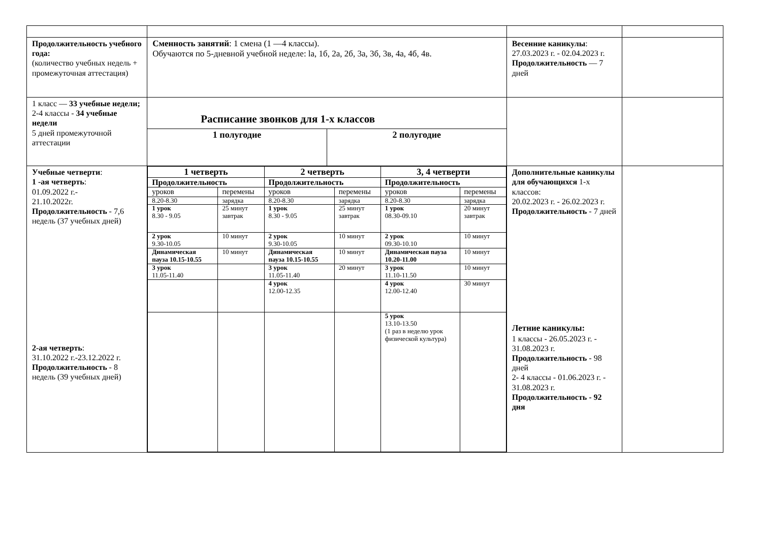| Продолжительность учебного года: (количество учебных недель + промежуточная аттестация) | Сменность занятий : 1 смена (1 —4 классы). Обучаются по 5-дневной учебной неделе: la, 1б, 2а, 2б, 3а, 3б, 3в, 4а, 4б, 4в. | Весенние каникулы : 27.03.2023 г. - 02.04.2023 г. Продолжительность — 7 дней | |
| 1 класс — 33 учебные недели; 2-4 классы - 34 учебные недели 5 дней промежуточной аттестации | Расписание звонков для 1-х классов / 1 полугодие / 2 полугодие / | | |
| Учебные четверти : 1 -ая четверть : 01.09.2022 г.- 21.10.2022г. Продолжительность - 7,6 недель (37 учебных дней) 2-ая четверть : 31.10.2022 г.-23.12.2022 г. Продолжительность - 8 недель (39 учебных дней) | / 1 четверть / / 2 четверть / / 3, 4 четверти / / / Продолжительность / / Продолжительность / / Продолжительность / / / уроков / перемены / уроков / перемены / уроков / перемены / / 8.20-8.30 / зарядка / 8.20-8.30 / зарядка / 8.20-8.30 / зарядка / / 1 урок 8.30 - 9.05 / 25 минут завтрак / 1 урок 8.30 - 9.05 / 25 минут завтрак / 1 урок 08.30-09.10 / 20 минут завтрак / / 2 урок 9.30-10.05 / 10 минут / 2 урок 9.30-10.05 / 10 минут / 2 урок 09.30-10.10 / 10 минут / / Динамическая пауза 10.15-10.55 / 10 минут / Динамическая пауза 10.15-10.55 / 10 минут / Динамическая пауза 10.20-11.00 / 10 минут / / 3 урок 11.05-11.40 / / 3 урок 11.05-11.40 / 20 минут / 3 урок 11.10-11.50 / 10 минут / / / / 4 урок 12.00-12.35 / / 4 урок 12.00-12.40 / 30 минут / / / / / / 5 урок 13.10-13.50 (1 раз в неделю урок физической культура) / / | Дополнительные каникулы для обучающихся 1-х классов: 20.02.2023 г. - 26.02.2023 г. Продолжительность - 7 дней Летние каникулы: 1 классы - 26.05.2023 г. - 31.08.2023 г. Продолжительность - 98 дней 2- 4 классы - 01.06.2023 г. - 31.08.2023 г. Продолжительность - 92 дня | |